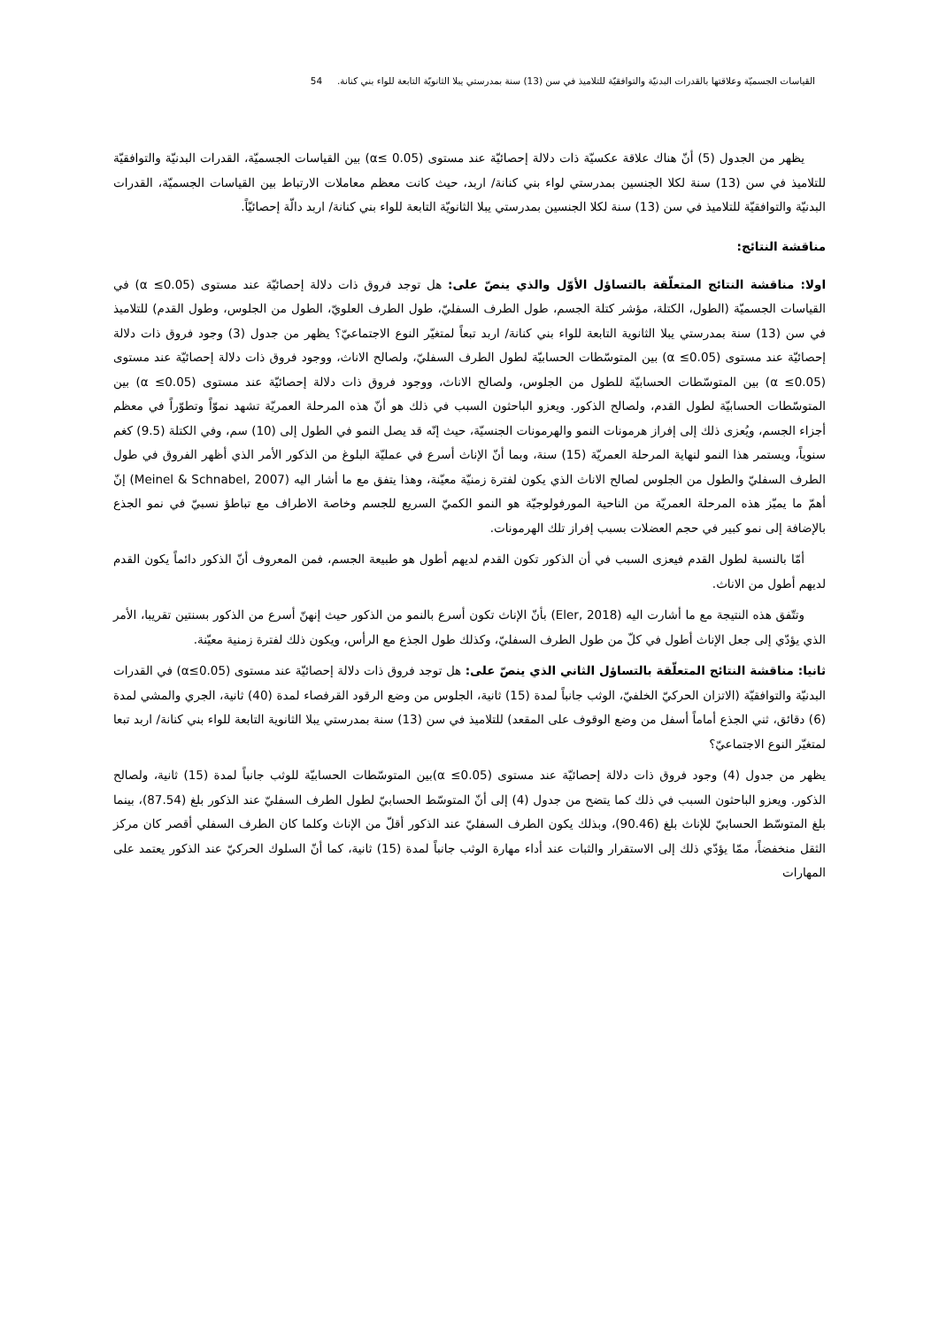القياسات الجسميّة وعلاقتها بالقدرات البدنيّة والتوافقيّة للتلاميذ في سن (13) سنة بمدرستي يبلا الثانويّة التابعة للواء بني كنانة. 54
يظهر من الجدول (5) أنّ هناك علاقة عكسيّة ذات دلالة إحصائيّة عند مستوى (0.05 ≥α) بين القياسات الجسميّة، القدرات البدنيّة والتوافقيّة للتلاميذ في سن (13) سنة لكلا الجنسين بمدرستي لواء بني كنانة/ اربد، حيث كانت معظم معاملات الارتباط بين القياسات الجسميّة، القدرات البدنيّة والتوافقيّة للتلاميذ في سن (13) سنة لكلا الجنسين بمدرستي يبلا الثانويّة التابعة للواء بني كنانة/ اربد دالّة إحصائيّاً.
مناقشة النتائج:
اولا: مناقشة النتائج المتعلّقة بالتساؤل الأوّل والذي ينصّ على: هل توجد فروق ذات دلالة إحصائيّة عند مستوى (0.05≥ α) في القياسات الجسميّة (الطول، الكتلة، مؤشر كتلة الجسم، طول الطرف السفليّ، طول الطرف العلويّ، الطول من الجلوس، وطول القدم) للتلاميذ في سن (13) سنة بمدرستي يبلا الثانوية التابعة للواء بني كنانة/ اربد تبعاً لمتغيّر النوع الاجتماعيّ؟ يظهر من جدول (3) وجود فروق ذات دلالة إحصائيّة عند مستوى (0.05≥ α) بين المتوسّطات الحسابيّة لطول الطرف السفليّ، ولصالح الاناث، ووجود فروق ذات دلالة إحصائيّة عند مستوى (0.05≥ α) بين المتوسّطات الحسابيّة للطول من الجلوس، ولصالح الاناث، ووجود فروق ذات دلالة إحصائيّة عند مستوى (0.05≥ α) بين المتوسّطات الحسابيّة لطول القدم، ولصالح الذكور. ويعزو الباحثون السبب في ذلك هو أنّ هذه المرحلة العمريّة تشهد نموّاً وتطوّراً في معظم أجزاء الجسم، ويُعزى ذلك إلى إفراز هرمونات النمو والهرمونات الجنسيّة، حيث إنّه قد يصل النمو في الطول إلى (10) سم، وفي الكتلة (9.5) كغم سنوياً، ويستمر هذا النمو لنهاية المرحلة العمريّة (15) سنة، وبما أنّ الإناث أسرع في عمليّة البلوغ من الذكور الأمر الذي أظهر الفروق في طول الطرف السفليّ والطول من الجلوس لصالح الاناث الذي يكون لفترة زمنيّة معيّنة، وهذا يتفق مع ما أشار اليه (Meinel & Schnabel, 2007) إنّ أهمّ ما يميّز هذه المرحلة العمريّة من الناحية المورفولوجيّة هو النمو الكميّ السريع للجسم وخاصة الاطراف مع تباطؤ نسبيّ في نمو الجذع بالإضافة إلى نمو كبير في حجم العضلات بسبب إفراز تلك الهرمونات.
أمّا بالنسبة لطول القدم فيعزى السبب في أن الذكور تكون القدم لديهم أطول هو طبيعة الجسم، فمن المعروف أنّ الذكور دائماً يكون القدم لديهم أطول من الاناث.
وتتّفق هذه النتيجة مع ما أشارت اليه (Eler, 2018) بأنّ الإناث تكون أسرع بالنمو من الذكور حيث إنهنّ أسرع من الذكور بسنتين تقريبا، الأمر الذي يؤدّي إلى جعل الإناث أطول في كلّ من طول الطرف السفليّ، وكذلك طول الجذع مع الرأس، ويكون ذلك لفترة زمنية معيّنة.
ثانيا: مناقشة النتائج المتعلّقة بالتساؤل الثاني الذي ينصّ على: هل توجد فروق ذات دلالة إحصائيّة عند مستوى (α≤0.05) في القدرات البدنيّة والتوافقيّة (الاتزان الحركيّ الخلفيّ، الوثب جانباً لمدة (15) ثانية، الجلوس من وضع الرقود القرفصاء لمدة (40) ثانية، الجري والمشي لمدة (6) دقائق، ثني الجذع أماماً أسفل من وضع الوقوف على المقعد) للتلاميذ في سن (13) سنة بمدرستي يبلا الثانوية التابعة للواء بني كنانة/ اربد تبعا لمتغيّر النوع الاجتماعيّ؟
يظهر من جدول (4) وجود فروق ذات دلالة إحصائيّة عند مستوى (0.05≥ α)بين المتوسّطات الحسابيّة للوثب جانباً لمدة (15) ثانية، ولصالح الذكور. ويعزو الباحثون السبب في ذلك كما يتضح من جدول (4) إلى أنّ المتوسّط الحسابيّ لطول الطرف السفليّ عند الذكور بلغ (87.54)، بينما بلغ المتوسّط الحسابيّ للإناث بلغ (90.46)، وبذلك يكون الطرف السفليّ عند الذكور أقلّ من الإناث وكلما كان الطرف السفلي أقصر كان مركز الثقل منخفضاً، ممّا يؤدّي ذلك إلى الاستقرار والثبات عند أداء مهارة الوثب جانباً لمدة (15) ثانية، كما أنّ السلوك الحركيّ عند الذكور يعتمد على المهارات